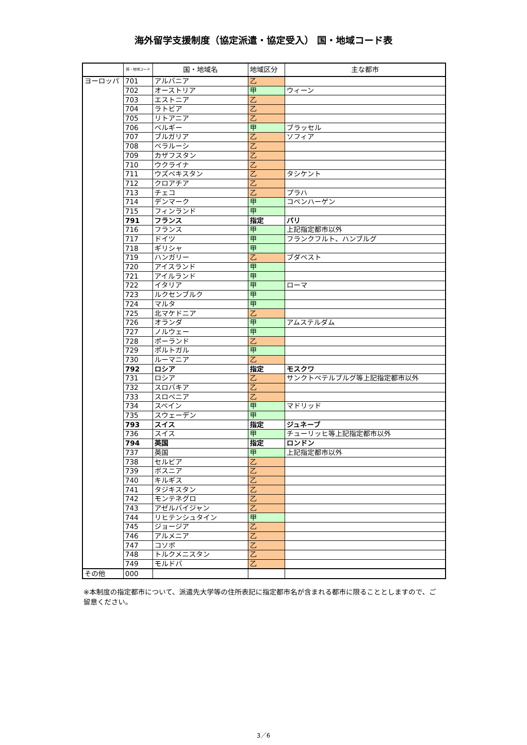海外留学支援制度（協定派遣・協定受入） 国・地域コード表
| | 国・地域コード | 国・地域名 | 地域区分 | 主な都市 |
| --- | --- | --- | --- | --- |
| ヨーロッパ | 701 | アルバニア | 乙 | |
| | 702 | オーストリア | 甲 | ウィーン |
| | 703 | エストニア | 乙 | |
| | 704 | ラトビア | 乙 | |
| | 705 | リトアニア | 乙 | |
| | 706 | ベルギー | 甲 | ブラッセル |
| | 707 | ブルガリア | 乙 | ソフィア |
| | 708 | ベラルーシ | 乙 | |
| | 709 | カザフスタン | 乙 | |
| | 710 | ウクライナ | 乙 | |
| | 711 | ウズベキスタン | 乙 | タシケント |
| | 712 | クロアチア | 乙 | |
| | 713 | チェコ | 乙 | プラハ |
| | 714 | デンマーク | 甲 | コペンハーゲン |
| | 715 | フィンランド | 甲 | |
| | 791 | フランス | 指定 | パリ |
| | 716 | フランス | 甲 | 上記指定都市以外 |
| | 717 | ドイツ | 甲 | フランクフルト、ハンブルグ |
| | 718 | ギリシャ | 甲 | |
| | 719 | ハンガリー | 乙 | ブダペスト |
| | 720 | アイスランド | 甲 | |
| | 721 | アイルランド | 甲 | |
| | 722 | イタリア | 甲 | ローマ |
| | 723 | ルクセンブルク | 甲 | |
| | 724 | マルタ | 甲 | |
| | 725 | 北マケドニア | 乙 | |
| | 726 | オランダ | 甲 | アムステルダム |
| | 727 | ノルウェー | 甲 | |
| | 728 | ポーランド | 乙 | |
| | 729 | ポルトガル | 甲 | |
| | 730 | ルーマニア | 乙 | |
| | 792 | ロシア | 指定 | モスクワ |
| | 731 | ロシア | 乙 | サンクトペテルブルグ等上記指定都市以外 |
| | 732 | スロバキア | 乙 | |
| | 733 | スロベニア | 乙 | |
| | 734 | スペイン | 甲 | マドリッド |
| | 735 | スウェーデン | 甲 | |
| | 793 | スイス | 指定 | ジュネーブ |
| | 736 | スイス | 甲 | チューリッヒ等上記指定都市以外 |
| | 794 | 英国 | 指定 | ロンドン |
| | 737 | 英国 | 甲 | 上記指定都市以外 |
| | 738 | セルビア | 乙 | |
| | 739 | ボスニア | 乙 | |
| | 740 | キルギス | 乙 | |
| | 741 | タジキスタン | 乙 | |
| | 742 | モンテネグロ | 乙 | |
| | 743 | アゼルバイジャン | 乙 | |
| | 744 | リヒテンシュタイン | 甲 | |
| | 745 | ジョージア | 乙 | |
| | 746 | アルメニア | 乙 | |
| | 747 | コソボ | 乙 | |
| | 748 | トルクメニスタン | 乙 | |
| | 749 | モルドバ | 乙 | |
| その他 | 000 | | | |
※本制度の指定都市について、派遣先大学等の住所表記に指定都市名が含まれる都市に限ることとしますので、ご留意ください。
3／6